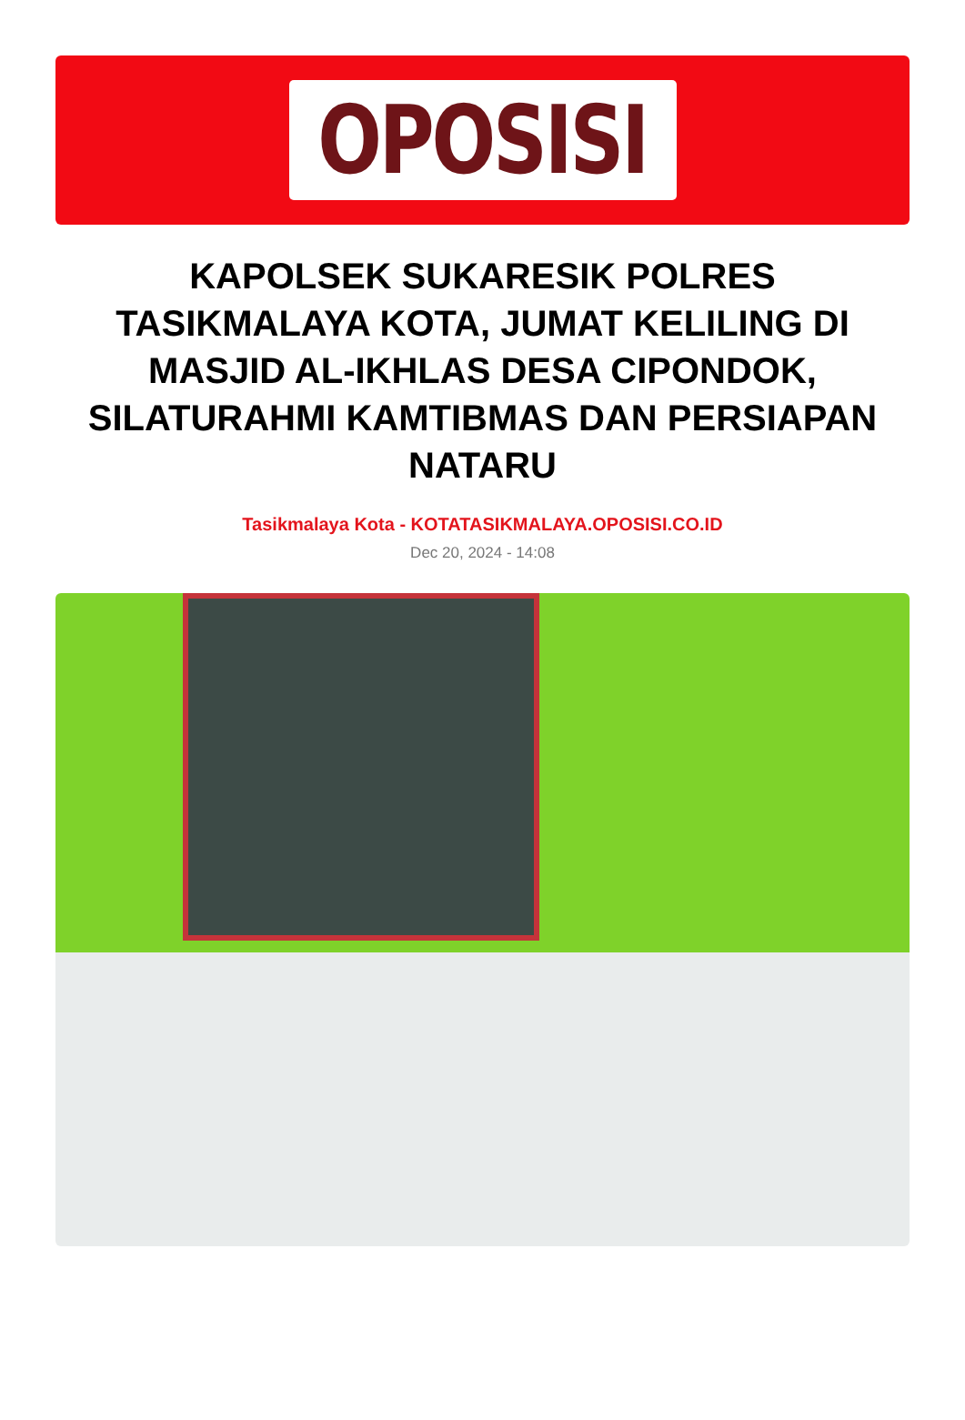OPOSISI
KAPOLSEK SUKARESIK POLRES TASIKMALAYA KOTA, JUMAT KELILING DI MASJID AL-IKHLAS DESA CIPONDOK, SILATURAHMI KAMTIBMAS DAN PERSIAPAN NATARU
Tasikmalaya Kota - KOTATASIKMALAYA.OPOSISI.CO.ID
Dec 20, 2024 - 14:08